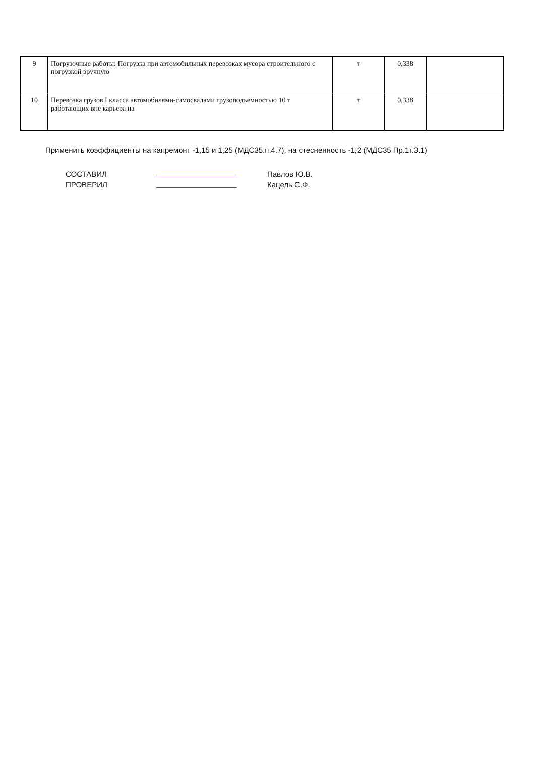| 9 | Погрузочные работы: Погрузка при автомобильных перевозках мусора строительного с погрузкой вручную | т | 0,338 | |
| 10 | Перевозка грузов I класса автомобилями-самосвалами грузоподъемностью 10 т работающих вне карьера на | т | 0,338 | |
Применить коэффициенты на капремонт -1,15 и 1,25 (МДС35.п.4.7), на стесненность -1,2 (МДС35 Пр.1т.3.1)
СОСТАВИЛ
Павлов Ю.В.
ПРОВЕРИЛ
Кацель С.Ф.